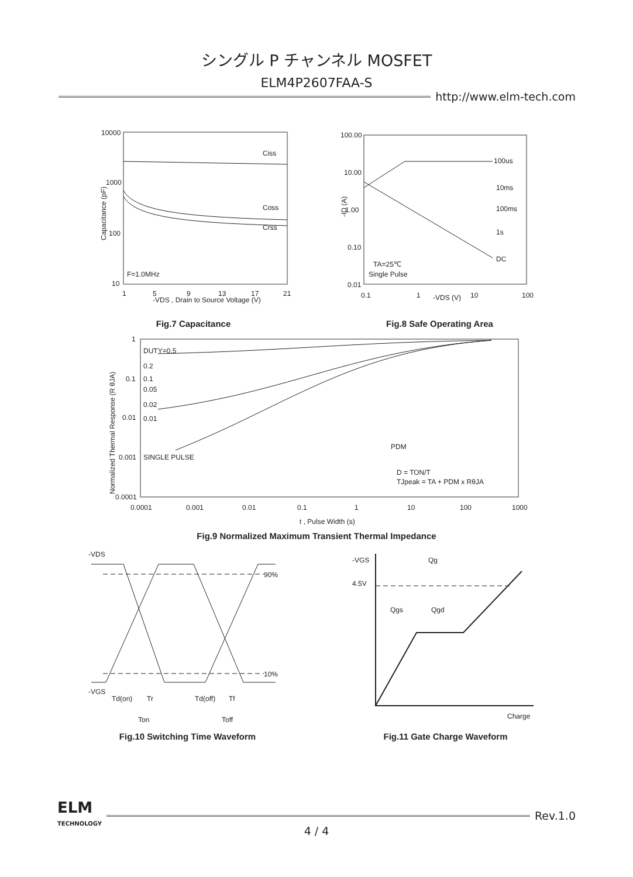シングル P チャンネル MOSFET
ELM4P2607FAA-S
http://www.elm-tech.com
10000
1000
100
10
Ciss
Coss
Crss
F=1.0MHz
1
5
9
13
17
21
-VDS , Drain to Source Voltage (V)
Capacitance (pF)
Fig.7 Capacitance
100.00
10.00
1.00
0.10
0.01
100us
10ms
100ms
1s
DC
TA=25℃
Single Pulse
0.1
1
-VDS (V)
10
100
-ID (A)
Fig.8 Safe Operating Area
1
0.1
0.01
0.001
0.0001
DUTY=0.5
0.2
0.1
0.05
0.02
0.01
SINGLE PULSE
PDM
D = TON/T
TJpeak = TA + PDM x RθJA
0.0001
0.001
0.01
0.1
1
10
100
1000
t , Pulse Width (s)
Normalized Thermal Response (R θJA)
Fig.9 Normalized Maximum Transient Thermal Impedance
-VDS
-VGS
90%
10%
Td(on)
Tr
Td(off)
Tf
Ton
Toff
Fig.10 Switching Time Waveform
-VGS
Qg
4.5V
Qgs
Qgd
Charge
Fig.11 Gate Charge Waveform
ELM
TECHNOLOGY
Rev.1.0
4 / 4